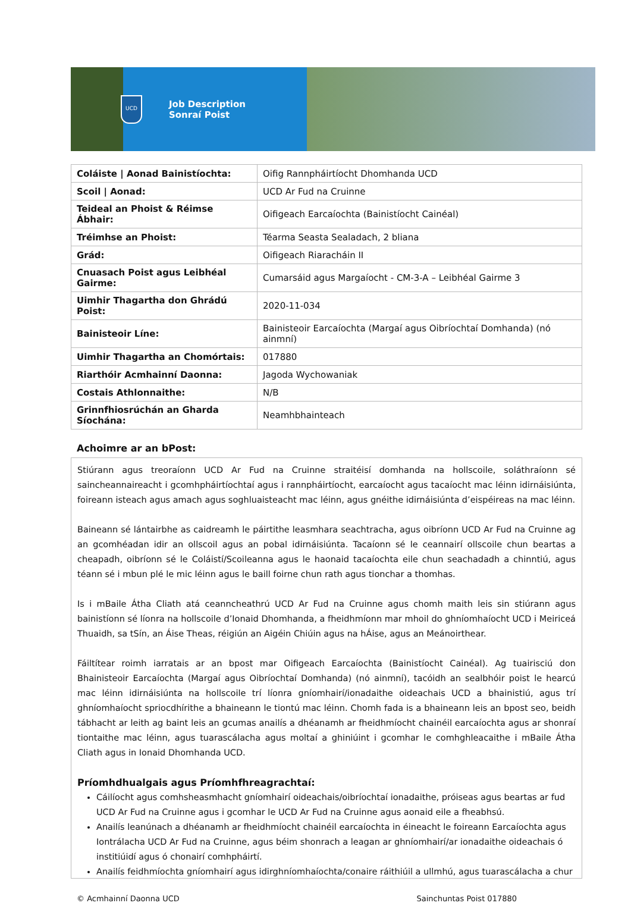UCD
Job Description
Sonraí Poist
| Coláiste / Aonad Bainistíochta: | Oifig Rannpháirtíocht Dhomhanda UCD |
| Scoil / Aonad: | UCD Ar Fud na Cruinne |
| Teideal an Phoist & Réimse Ábhair: | Oifigeach Earcaíochta (Bainistíocht Cainéal) |
| Tréimhse an Phoist: | Téarma Seasta Sealadach, 2 bliana |
| Grád: | Oifigeach Riaracháin II |
| Cnuasach Poist agus Leibhéal Gairme: | Cumarsáid agus Margaíocht - CM-3-A – Leibhéal Gairme 3 |
| Uimhir Thagartha don Ghrádú Poist: | 2020-11-034 |
| Bainisteoir Líne: | Bainisteoir Earcaíochta (Margaí agus Oibríochtaí Domhanda) (nó ainmní) |
| Uimhir Thagartha an Chomórtais: | 017880 |
| Riarthóir Acmhainní Daonna: | Jagoda Wychowaniak |
| Costais Athlonnaithe: | N/B |
| Grinnfhiosrúchán an Gharda Síochána: | Neamhbhainteach |
Achoimre ar an bPost:
Stiúrann agus treoraíonn UCD Ar Fud na Cruinne straitéisí domhanda na hollscoile, soláthraíonn sé saincheannaireacht i gcomhpháirtíochtaí agus i rannpháirtíocht, earcaíocht agus tacaíocht mac léinn idirnáisiúnta, foireann isteach agus amach agus soghluaisteacht mac léinn, agus gnéithe idirnáisiúnta d’eispéireas na mac léinn.
Baineann sé lántairbhe as caidreamh le páirtithe leasmhara seachtracha, agus oibríonn UCD Ar Fud na Cruinne ag an gcomhéadan idir an ollscoil agus an pobal idirnáisiúnta. Tacaíonn sé le ceannairí ollscoile chun beartas a cheapadh, oibríonn sé le Coláistí/Scoileanna agus le haonaid tacaíochta eile chun seachadadh a chinntiú, agus téann sé i mbun plé le mic léinn agus le baill foirne chun rath agus tionchar a thomhas.
Is i mBaile Átha Cliath atá ceanncheathrú UCD Ar Fud na Cruinne agus chomh maith leis sin stiúrann agus bainistíonn sé líonra na hollscoile d’Ionaid Dhomhanda, a fheidhmíonn mar mhoil do ghníomhaíocht UCD i Meiriceá Thuaidh, sa tSín, an Áise Theas, réigiún an Aigéin Chiúin agus na hÁise, agus an Meánoirthear.
Fáiltítear roimh iarratais ar an bpost mar Oifigeach Earcaíochta (Bainistíocht Cainéal). Ag tuairisciú don Bhainisteoir Earcaíochta (Margaí agus Oibríochtaí Domhanda) (nó ainmní), tacóidh an sealbhóir poist le hearcú mac léinn idirnáisiúnta na hollscoile trí líonra gníomhairí/ionadaithe oideachais UCD a bhainistiú, agus trí ghníomhaíocht spriocdhírithe a bhaineann le tiontú mac léinn. Chomh fada is a bhaineann leis an bpost seo, beidh tábhacht ar leith ag baint leis an gcumas anailís a dhéanamh ar fheidhmíocht chainéil earcaíochta agus ar shonraí tiontaithe mac léinn, agus tuarascálacha agus moltaí a ghiniúint i gcomhar le comhghleacaithe i mBaile Átha Cliath agus in Ionaid Dhomhanda UCD.
Príomhdhualgais agus Príomhfhreagrachtaí:
Cáilíocht agus comhsheasmhacht gníomhairí oideachais/oibríochtaí ionadaithe, próiseas agus beartas ar fud UCD Ar Fud na Cruinne agus i gcomhar le UCD Ar Fud na Cruinne agus aonaid eile a fheabhsú.
Anailís leanúnach a dhéanamh ar fheidhmíocht chainéil earcaíochta in éineacht le foireann Earcaíochta agus Iontrálacha UCD Ar Fud na Cruinne, agus béim shonrach a leagan ar ghníomhairí/ar ionadaithe oideachais ó institiúidí agus ó chonairí comhpháirtí.
Anailís feidhmíochta gníomhairí agus idirghníomhaíochta/conaire ráithiúil a ullmhú, agus tuarascálacha a chur
© Acmhainní Daonna UCD Sainchuntas Poist 017880